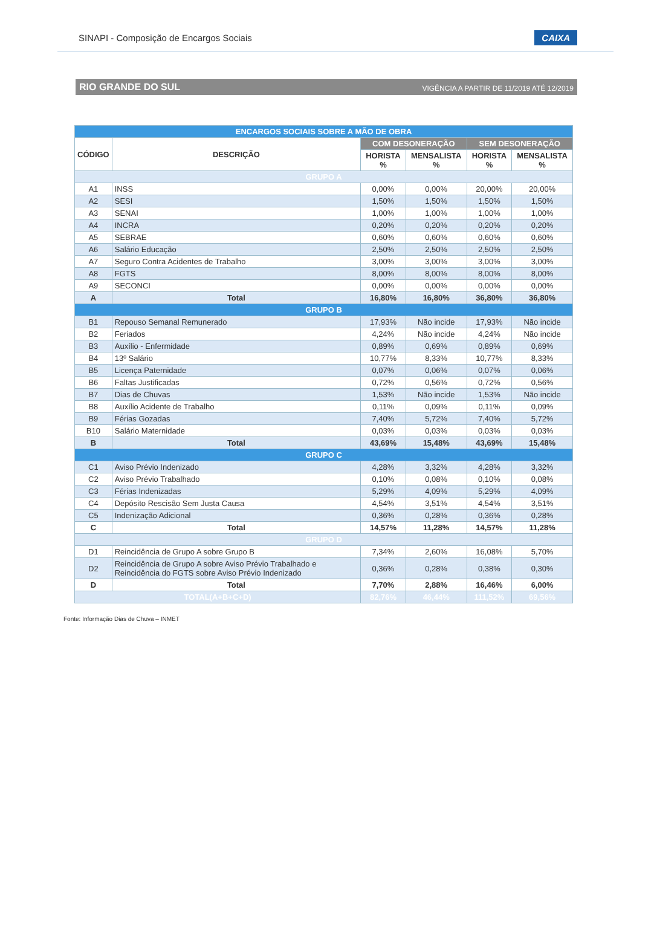SINAPI - Composição de Encargos Sociais CAIXA
RIO GRANDE DO SUL VIGÊNCIA A PARTIR DE 11/2019 ATÉ 12/2019
| ENCARGOS SOCIAIS SOBRE A MÃO DE OBRA | | | | | |
| --- | --- | --- | --- | --- | --- |
| CÓDIGO | DESCRIÇÃO | COM DESONERAÇÃO | | SEM DESONERAÇÃO | |
| | | HORISTA % | MENSALISTA % | HORISTA % | MENSALISTA % |
| GRUPO A | | | | | |
| A1 | INSS | 0,00% | 0,00% | 20,00% | 20,00% |
| A2 | SESI | 1,50% | 1,50% | 1,50% | 1,50% |
| A3 | SENAI | 1,00% | 1,00% | 1,00% | 1,00% |
| A4 | INCRA | 0,20% | 0,20% | 0,20% | 0,20% |
| A5 | SEBRAE | 0,60% | 0,60% | 0,60% | 0,60% |
| A6 | Salário Educação | 2,50% | 2,50% | 2,50% | 2,50% |
| A7 | Seguro Contra Acidentes de Trabalho | 3,00% | 3,00% | 3,00% | 3,00% |
| A8 | FGTS | 8,00% | 8,00% | 8,00% | 8,00% |
| A9 | SECONCI | 0,00% | 0,00% | 0,00% | 0,00% |
| A | Total | 16,80% | 16,80% | 36,80% | 36,80% |
| GRUPO B | | | | | |
| B1 | Repouso Semanal Remunerado | 17,93% | Não incide | 17,93% | Não incide |
| B2 | Feriados | 4,24% | Não incide | 4,24% | Não incide |
| B3 | Auxílio - Enfermidade | 0,89% | 0,69% | 0,89% | 0,69% |
| B4 | 13º Salário | 10,77% | 8,33% | 10,77% | 8,33% |
| B5 | Licença Paternidade | 0,07% | 0,06% | 0,07% | 0,06% |
| B6 | Faltas Justificadas | 0,72% | 0,56% | 0,72% | 0,56% |
| B7 | Dias de Chuvas | 1,53% | Não incide | 1,53% | Não incide |
| B8 | Auxílio Acidente de Trabalho | 0,11% | 0,09% | 0,11% | 0,09% |
| B9 | Férias Gozadas | 7,40% | 5,72% | 7,40% | 5,72% |
| B10 | Salário Maternidade | 0,03% | 0,03% | 0,03% | 0,03% |
| B | Total | 43,69% | 15,48% | 43,69% | 15,48% |
| GRUPO C | | | | | |
| C1 | Aviso Prévio Indenizado | 4,28% | 3,32% | 4,28% | 3,32% |
| C2 | Aviso Prévio Trabalhado | 0,10% | 0,08% | 0,10% | 0,08% |
| C3 | Férias Indenizadas | 5,29% | 4,09% | 5,29% | 4,09% |
| C4 | Depósito Rescisão Sem Justa Causa | 4,54% | 3,51% | 4,54% | 3,51% |
| C5 | Indenização Adicional | 0,36% | 0,28% | 0,36% | 0,28% |
| C | Total | 14,57% | 11,28% | 14,57% | 11,28% |
| GRUPO D | | | | | |
| D1 | Reincidência de Grupo A sobre Grupo B | 7,34% | 2,60% | 16,08% | 5,70% |
| D2 | Reincidência de Grupo A sobre Aviso Prévio Trabalhado e Reincidência do FGTS sobre Aviso Prévio Indenizado | 0,36% | 0,28% | 0,38% | 0,30% |
| D | Total | 7,70% | 2,88% | 16,46% | 6,00% |
| TOTAL(A+B+C+D) | | 82,76% | 46,44% | 111,52% | 69,56% |
Fonte: Informação Dias de Chuva – INMET